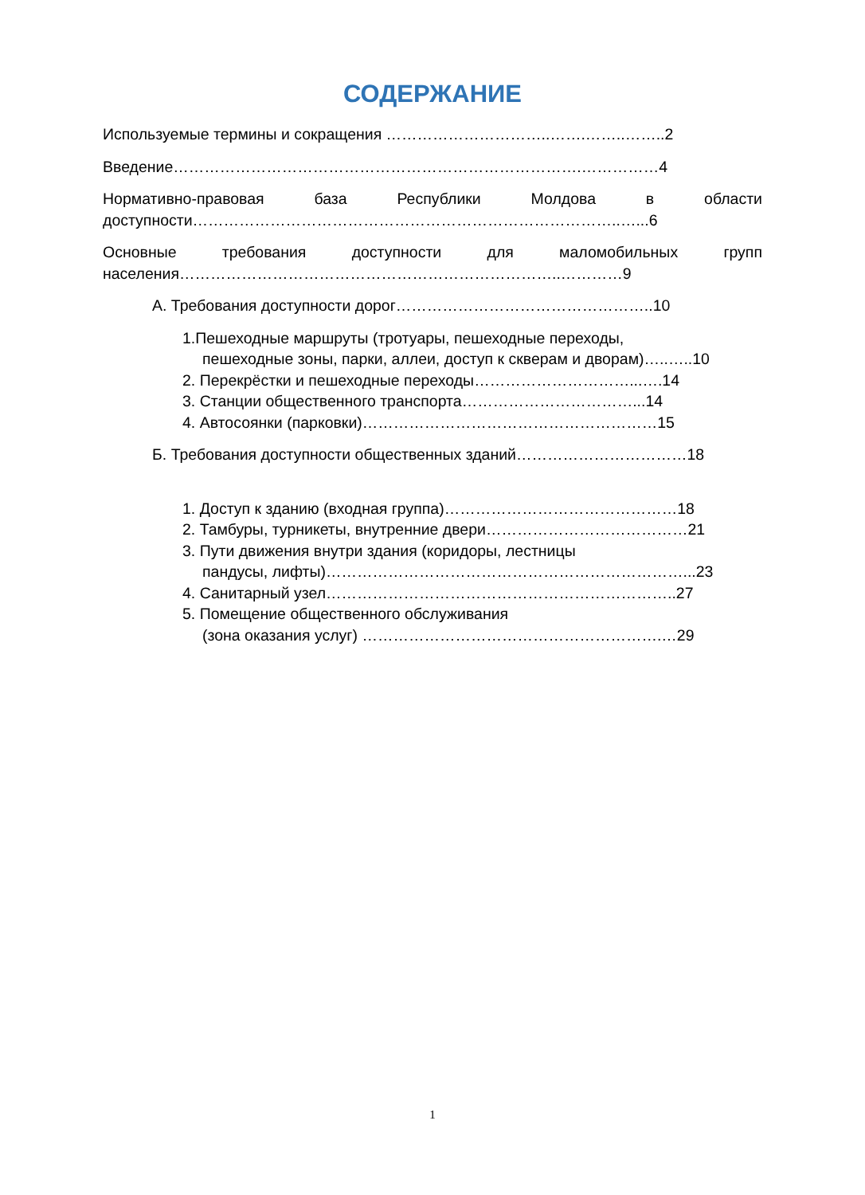СОДЕРЖАНИЕ
Используемые термины и сокращения …………………………..…….……..……..2
Введение…………………………………………………………………….……………4
Нормативно-правовая база Республики Молдова в области доступности………………………………………………………………………..…...6
Основные требования доступности для маломобильных групп населения………………………………………………………………..…………9
А. Требования доступности дорог…………………………………………..10
1.Пешеходные маршруты (тротуары, пешеходные переходы,
пешеходные зоны, парки, аллеи, доступ к скверам и дворам)…..…..10
2. Перекрёстки и пешеходные переходы…………………………...….14
3. Станции общественного транспорта……………………………...14
4. Автосоянки (парковки)…………………………………………………15
Б. Требования доступности общественных зданий……………………………18
1. Доступ к зданию (входная группа)………………………………………18
2. Тамбуры, турникеты, внутренние двери…………………………………21
3. Пути движения внутри здания (коридоры, лестницы
пандусы, лифты)……………………………………………………………...23
4. Санитарный узел…………………………………………………………..27
5. Помещение общественного обслуживания
(зона оказания услуг) ………………………………………………….…29
1